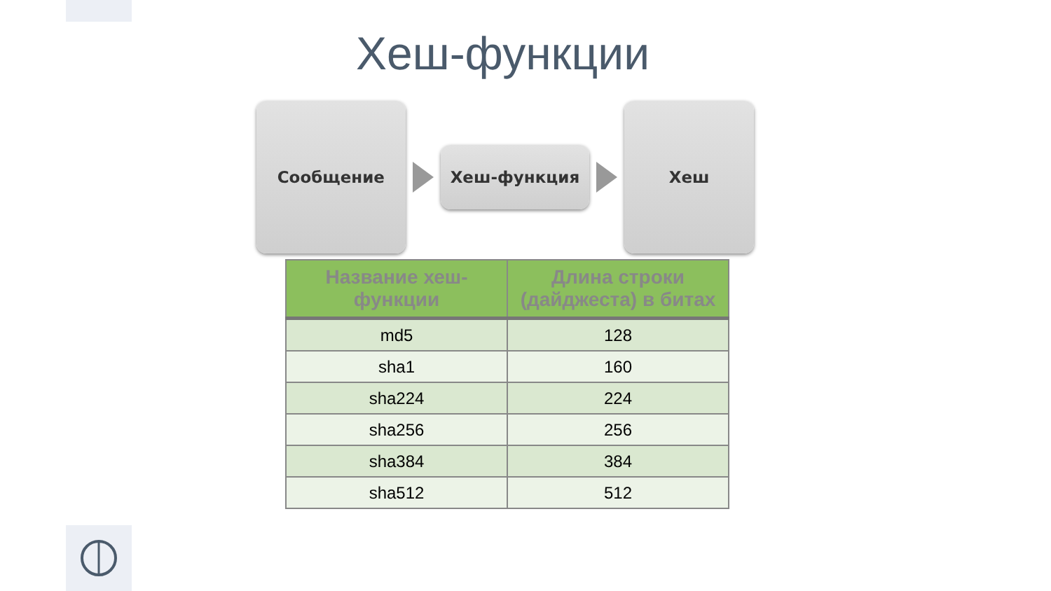Хеш-функции
Сообщение
Хеш-функция
Хеш
| Название хеш-функции | Длина строки (дайджеста) в битах |
| --- | --- |
| md5 | 128 |
| sha1 | 160 |
| sha224 | 224 |
| sha256 | 256 |
| sha384 | 384 |
| sha512 | 512 |